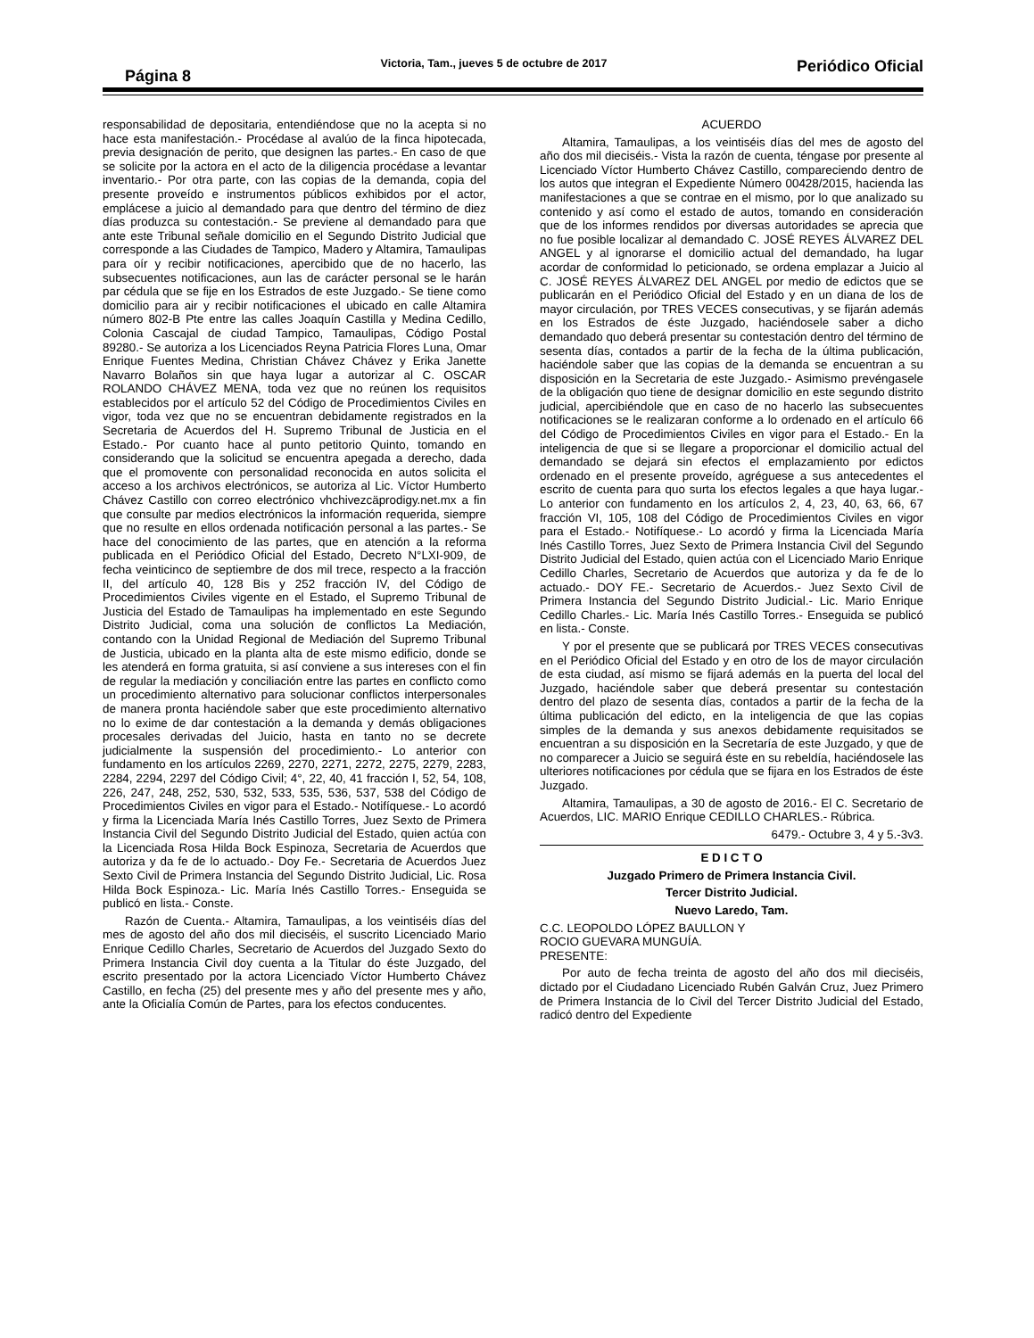Página 8
Victoria, Tam., jueves 5 de octubre de 2017
Periódico Oficial
responsabilidad de depositaria, entendiéndose que no la acepta si no hace esta manifestación.- Procédase al avalúo de la finca hipotecada, previa designación de perito, que designen las partes.- En caso de que se solicite por la actora en el acto de la diligencia procédase a levantar inventario.- Por otra parte, con las copias de la demanda, copia del presente proveído e instrumentos públicos exhibidos por el actor, emplácese a juicio al demandado para que dentro del término de diez días produzca su contestación.- Se previene al demandado para que ante este Tribunal señale domicilio en el Segundo Distrito Judicial que corresponde a las Ciudades de Tampico, Madero y Altamira, Tamaulipas para oír y recibir notificaciones, apercibido que de no hacerlo, las subsecuentes notificaciones, aun las de carácter personal se le harán par cédula que se fije en los Estrados de este Juzgado.- Se tiene como domicilio para air y recibir notificaciones el ubicado en calle Altamira número 802-B Pte entre las calles Joaquín Castilla y Medina Cedillo, Colonia Cascajal de ciudad Tampico, Tamaulipas, Código Postal 89280.- Se autoriza a los Licenciados Reyna Patricia Flores Luna, Omar Enrique Fuentes Medina, Christian Chávez Chávez y Erika Janette Navarro Bolaños sin que haya lugar a autorizar al C. OSCAR ROLANDO CHÁVEZ MENA, toda vez que no reúnen los requisitos establecidos por el artículo 52 del Código de Procedimientos Civiles en vigor, toda vez que no se encuentran debidamente registrados en la Secretaria de Acuerdos del H. Supremo Tribunal de Justicia en el Estado.- Por cuanto hace al punto petitorio Quinto, tomando en considerando que la solicitud se encuentra apegada a derecho, dada que el promovente con personalidad reconocida en autos solicita el acceso a los archivos electrónicos, se autoriza al Lic. Víctor Humberto Chávez Castillo con correo electrónico vhchivezcäprodigy.net.mx a fin que consulte par medios electrónicos la información requerida, siempre que no resulte en ellos ordenada notificación personal a las partes.- Se hace del conocimiento de las partes, que en atención a la reforma publicada en el Periódico Oficial del Estado, Decreto N°LXI-909, de fecha veinticinco de septiembre de dos mil trece, respecto a la fracción II, del artículo 40, 128 Bis y 252 fracción IV, del Código de Procedimientos Civiles vigente en el Estado, el Supremo Tribunal de Justicia del Estado de Tamaulipas ha implementado en este Segundo Distrito Judicial, coma una solución de conflictos La Mediación, contando con la Unidad Regional de Mediación del Supremo Tribunal de Justicia, ubicado en la planta alta de este mismo edificio, donde se les atenderá en forma gratuita, si así conviene a sus intereses con el fin de regular la mediación y conciliación entre las partes en conflicto como un procedimiento alternativo para solucionar conflictos interpersonales de manera pronta haciéndole saber que este procedimiento alternativo no lo exime de dar contestación a la demanda y demás obligaciones procesales derivadas del Juicio, hasta en tanto no se decrete judicialmente la suspensión del procedimiento.- Lo anterior con fundamento en los artículos 2269, 2270, 2271, 2272, 2275, 2279, 2283, 2284, 2294, 2297 del Código Civil; 4°, 22, 40, 41 fracción I, 52, 54, 108, 226, 247, 248, 252, 530, 532, 533, 535, 536, 537, 538 del Código de Procedimientos Civiles en vigor para el Estado.- Notifíquese.- Lo acordó y firma la Licenciada María Inés Castillo Torres, Juez Sexto de Primera Instancia Civil del Segundo Distrito Judicial del Estado, quien actúa con la Licenciada Rosa Hilda Bock Espinoza, Secretaria de Acuerdos que autoriza y da fe de lo actuado.- Doy Fe.- Secretaria de Acuerdos Juez Sexto Civil de Primera Instancia del Segundo Distrito Judicial, Lic. Rosa Hilda Bock Espinoza.- Lic. María Inés Castillo Torres.- Enseguida se publicó en lista.- Conste.
Razón de Cuenta.- Altamira, Tamaulipas, a los veintiséis días del mes de agosto del año dos mil dieciséis, el suscrito Licenciado Mario Enrique Cedillo Charles, Secretario de Acuerdos del Juzgado Sexto do Primera Instancia Civil doy cuenta a la Titular do éste Juzgado, del escrito presentado por la actora Licenciado Víctor Humberto Chávez Castillo, en fecha (25) del presente mes y año del presente mes y año, ante la Oficialía Común de Partes, para los efectos conducentes.
ACUERDO
Altamira, Tamaulipas, a los veintiséis días del mes de agosto del año dos mil dieciséis.- Vista la razón de cuenta, téngase por presente al Licenciado Víctor Humberto Chávez Castillo, compareciendo dentro de los autos que integran el Expediente Número 00428/2015, hacienda las manifestaciones a que se contrae en el mismo, por lo que analizado su contenido y así como el estado de autos, tomando en consideración que de los informes rendidos por diversas autoridades se aprecia que no fue posible localizar al demandado C. JOSÉ REYES ÁLVAREZ DEL ANGEL y al ignorarse el domicilio actual del demandado, ha lugar acordar de conformidad lo peticionado, se ordena emplazar a Juicio al C. JOSÉ REYES ÁLVAREZ DEL ANGEL por medio de edictos que se publicarán en el Periódico Oficial del Estado y en un diana de los de mayor circulación, por TRES VECES consecutivas, y se fijarán además en los Estrados de éste Juzgado, haciéndosele saber a dicho demandado quo deberá presentar su contestación dentro del término de sesenta días, contados a partir de la fecha de la última publicación, haciéndole saber que las copias de la demanda se encuentran a su disposición en la Secretaria de este Juzgado.- Asimismo prevéngasele de la obligación quo tiene de designar domicilio en este segundo distrito judicial, apercibiéndole que en caso de no hacerlo las subsecuentes notificaciones se le realizaran conforme a lo ordenado en el artículo 66 del Código de Procedimientos Civiles en vigor para el Estado.- En la inteligencia de que si se llegare a proporcionar el domicilio actual del demandado se dejará sin efectos el emplazamiento por edictos ordenado en el presente proveído, agréguese a sus antecedentes el escrito de cuenta para quo surta los efectos legales a que haya lugar.- Lo anterior con fundamento en los artículos 2, 4, 23, 40, 63, 66, 67 fracción VI, 105, 108 del Código de Procedimientos Civiles en vigor para el Estado.- Notifíquese.- Lo acordó y firma la Licenciada María Inés Castillo Torres, Juez Sexto de Primera Instancia Civil del Segundo Distrito Judicial del Estado, quien actúa con el Licenciado Mario Enrique Cedillo Charles, Secretario de Acuerdos que autoriza y da fe de lo actuado.- DOY FE.- Secretario de Acuerdos.- Juez Sexto Civil de Primera Instancia del Segundo Distrito Judicial.- Lic. Mario Enrique Cedillo Charles.- Lic. María Inés Castillo Torres.- Enseguida se publicó en lista.- Conste.
Y por el presente que se publicará por TRES VECES consecutivas en el Periódico Oficial del Estado y en otro de los de mayor circulación de esta ciudad, así mismo se fijará además en la puerta del local del Juzgado, haciéndole saber que deberá presentar su contestación dentro del plazo de sesenta días, contados a partir de la fecha de la última publicación del edicto, en la inteligencia de que las copias simples de la demanda y sus anexos debidamente requisitados se encuentran a su disposición en la Secretaría de este Juzgado, y que de no comparecer a Juicio se seguirá éste en su rebeldía, haciéndosele las ulteriores notificaciones por cédula que se fijara en los Estrados de éste Juzgado.
Altamira, Tamaulipas, a 30 de agosto de 2016.- El C. Secretario de Acuerdos, LIC. MARIO Enrique CEDILLO CHARLES.- Rúbrica.
6479.- Octubre 3, 4 y 5.-3v3.
E D I C T O
Juzgado Primero de Primera Instancia Civil.
Tercer Distrito Judicial.
Nuevo Laredo, Tam.
C.C. LEOPOLDO LÓPEZ BAULLON Y
ROCIO GUEVARA MUNGUÍA.
PRESENTE:
Por auto de fecha treinta de agosto del año dos mil dieciséis, dictado por el Ciudadano Licenciado Rubén Galván Cruz, Juez Primero de Primera Instancia de lo Civil del Tercer Distrito Judicial del Estado, radicó dentro del Expediente